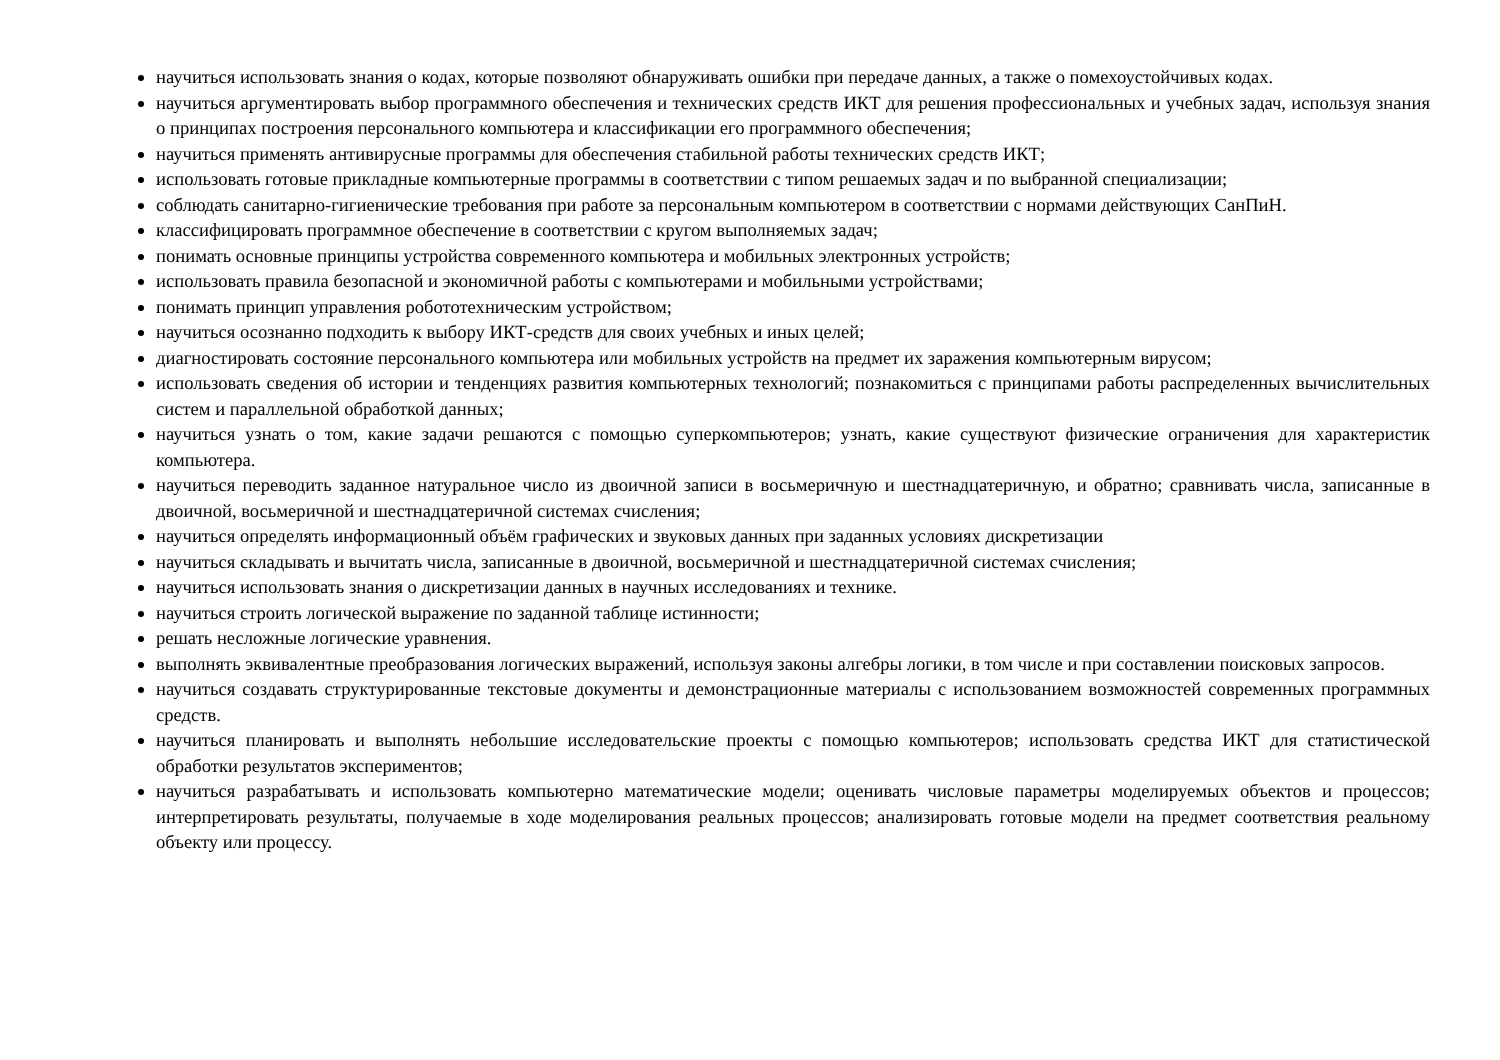научиться использовать знания о кодах, которые позволяют обнаруживать ошибки при передаче данных, а также о помехоустойчивых кодах.
научиться аргументировать выбор программного обеспечения и технических средств ИКТ для решения профессиональных и учебных задач, используя знания о принципах построения персонального компьютера и классификации его программного обеспечения;
научиться применять антивирусные программы для обеспечения стабильной работы технических средств ИКТ;
использовать готовые прикладные компьютерные программы в соответствии с типом решаемых задач и по выбранной специализации;
соблюдать санитарно-гигиенические требования при работе за персональным компьютером в соответствии с нормами действующих СанПиН.
классифицировать программное обеспечение в соответствии с кругом выполняемых задач;
понимать основные принципы устройства современного компьютера и мобильных электронных устройств;
использовать правила безопасной и экономичной работы с компьютерами и мобильными устройствами;
понимать принцип управления робототехническим устройством;
научиться осознанно подходить к выбору ИКТ-средств для своих учебных и иных целей;
диагностировать состояние персонального компьютера или мобильных устройств на предмет их заражения компьютерным вирусом;
использовать сведения об истории и тенденциях развития компьютерных технологий; познакомиться с принципами работы распределенных вычислительных систем и параллельной обработкой данных;
научиться узнать о том, какие задачи решаются с помощью суперкомпьютеров; узнать, какие существуют физические ограничения для характеристик компьютера.
научиться переводить заданное натуральное число из двоичной записи в восьмеричную и шестнадцатеричную, и обратно; сравнивать числа, записанные в двоичной, восьмеричной и шестнадцатеричной системах счисления;
научиться определять информационный объём графических и звуковых данных при заданных условиях дискретизации
научиться складывать и вычитать числа, записанные в двоичной, восьмеричной и шестнадцатеричной системах счисления;
научиться использовать знания о дискретизации данных в научных исследованиях и технике.
научиться строить логической выражение по заданной таблице истинности;
решать несложные логические уравнения.
выполнять эквивалентные преобразования логических выражений, используя законы алгебры логики, в том числе и при составлении поисковых запросов.
научиться создавать структурированные текстовые документы и демонстрационные материалы с использованием возможностей современных программных средств.
научиться планировать и выполнять небольшие исследовательские проекты с помощью компьютеров; использовать средства ИКТ для статистической обработки результатов экспериментов;
научиться разрабатывать и использовать компьютерно математические модели; оценивать числовые параметры моделируемых объектов и процессов; интерпретировать результаты, получаемые в ходе моделирования реальных процессов; анализировать готовые модели на предмет соответствия реальному объекту или процессу.